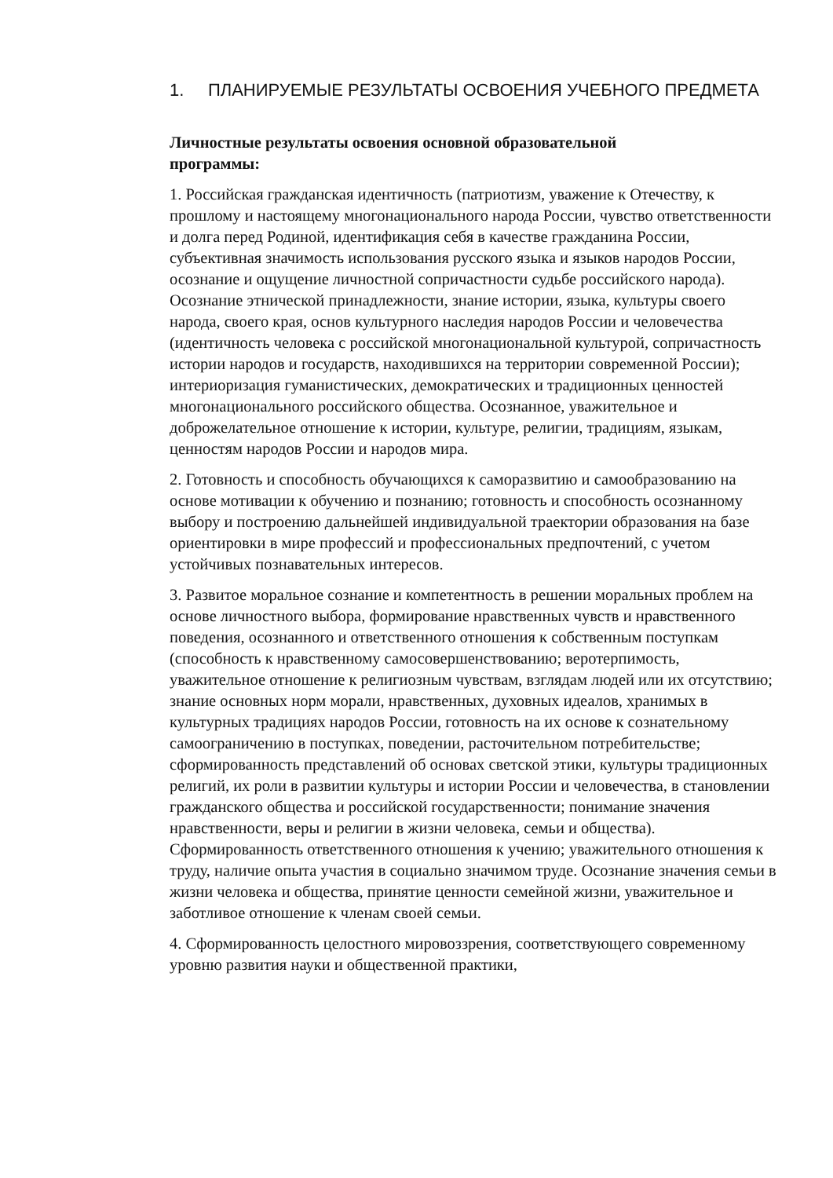1. ПЛАНИРУЕМЫЕ РЕЗУЛЬТАТЫ ОСВОЕНИЯ УЧЕБНОГО ПРЕДМЕТА
Личностные результаты освоения основной образовательной
программы:
1. Российская гражданская идентичность (патриотизм, уважение к Отечеству, к прошлому и настоящему многонационального народа России, чувство ответственности и долга перед Родиной, идентификация себя в качестве гражданина России, субъективная значимость использования русского языка и языков народов России, осознание и ощущение личностной сопричастности судьбе российского народа). Осознание этнической принадлежности, знание истории, языка, культуры своего народа, своего края, основ культурного наследия народов России и человечества (идентичность человека с российской многонациональной культурой, сопричастность истории народов и государств, находившихся на территории современной России); интериоризация гуманистических, демократических и традиционных ценностей многонационального российского общества. Осознанное, уважительное и доброжелательное отношение к истории, культуре, религии, традициям, языкам, ценностям народов России и народов мира.
2. Готовность и способность обучающихся к саморазвитию и самообразованию на основе мотивации к обучению и познанию; готовность и способность осознанному выбору и построению дальнейшей индивидуальной траектории образования на базе ориентировки в мире профессий и профессиональных предпочтений, с учетом устойчивых познавательных интересов.
3. Развитое моральное сознание и компетентность в решении моральных проблем на основе личностного выбора, формирование нравственных чувств и нравственного поведения, осознанного и ответственного отношения к собственным поступкам (способность к нравственному самосовершенствованию; веротерпимость, уважительное отношение к религиозным чувствам, взглядам людей или их отсутствию; знание основных норм морали, нравственных, духовных идеалов, хранимых в культурных традициях народов России, готовность на их основе к сознательному самоограничению в поступках, поведении, расточительном потребительстве; сформированность представлений об основах светской этики, культуры традиционных религий, их роли в развитии культуры и истории России и человечества, в становлении гражданского общества и российской государственности; понимание значения нравственности, веры и религии в жизни человека, семьи и общества). Сформированность ответственного отношения к учению; уважительного отношения к труду, наличие опыта участия в социально значимом труде. Осознание значения семьи в жизни человека и общества, принятие ценности семейной жизни, уважительное и заботливое отношение к членам своей семьи.
4. Сформированность целостного мировоззрения, соответствующего современному уровню развития науки и общественной практики,